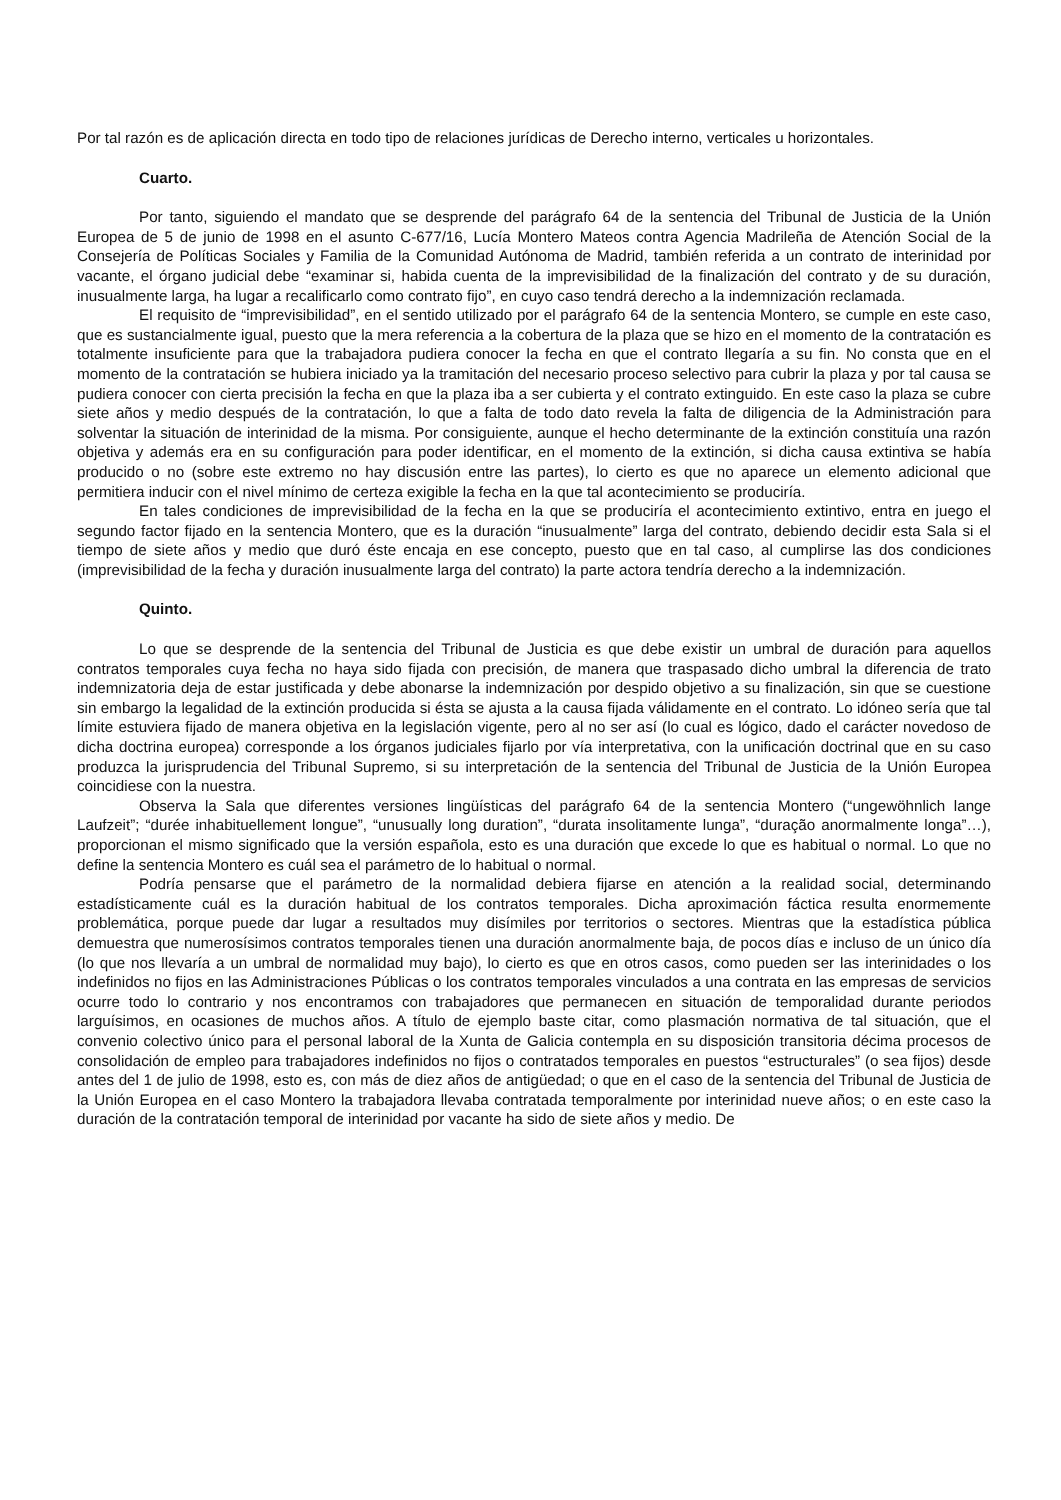Por tal razón es de aplicación directa en todo tipo de relaciones jurídicas de Derecho interno, verticales u horizontales.
Cuarto.
Por tanto, siguiendo el mandato que se desprende del parágrafo 64 de la sentencia del Tribunal de Justicia de la Unión Europea de 5 de junio de 1998 en el asunto C-677/16, Lucía Montero Mateos contra Agencia Madrileña de Atención Social de la Consejería de Políticas Sociales y Familia de la Comunidad Autónoma de Madrid, también referida a un contrato de interinidad por vacante, el órgano judicial debe “examinar si, habida cuenta de la imprevisibilidad de la finalización del contrato y de su duración, inusualmente larga, ha lugar a recalificarlo como contrato fijo”, en cuyo caso tendrá derecho a la indemnización reclamada.
El requisito de “imprevisibilidad”, en el sentido utilizado por el parágrafo 64 de la sentencia Montero, se cumple en este caso, que es sustancialmente igual, puesto que la mera referencia a la cobertura de la plaza que se hizo en el momento de la contratación es totalmente insuficiente para que la trabajadora pudiera conocer la fecha en que el contrato llegaría a su fin. No consta que en el momento de la contratación se hubiera iniciado ya la tramitación del necesario proceso selectivo para cubrir la plaza y por tal causa se pudiera conocer con cierta precisión la fecha en que la plaza iba a ser cubierta y el contrato extinguido. En este caso la plaza se cubre siete años y medio después de la contratación, lo que a falta de todo dato revela la falta de diligencia de la Administración para solventar la situación de interinidad de la misma. Por consiguiente, aunque el hecho determinante de la extinción constituía una razón objetiva y además era en su configuración para poder identificar, en el momento de la extinción, si dicha causa extintiva se había producido o no (sobre este extremo no hay discusión entre las partes), lo cierto es que no aparece un elemento adicional que permitiera inducir con el nivel mínimo de certeza exigible la fecha en la que tal acontecimiento se produciría.
En tales condiciones de imprevisibilidad de la fecha en la que se produciría el acontecimiento extintivo, entra en juego el segundo factor fijado en la sentencia Montero, que es la duración “inusualmente” larga del contrato, debiendo decidir esta Sala si el tiempo de siete años y medio que duró éste encaja en ese concepto, puesto que en tal caso, al cumplirse las dos condiciones (imprevisibilidad de la fecha y duración inusualmente larga del contrato) la parte actora tendría derecho a la indemnización.
Quinto.
Lo que se desprende de la sentencia del Tribunal de Justicia es que debe existir un umbral de duración para aquellos contratos temporales cuya fecha no haya sido fijada con precisión, de manera que traspasado dicho umbral la diferencia de trato indemnizatoria deja de estar justificada y debe abonarse la indemnización por despido objetivo a su finalización, sin que se cuestione sin embargo la legalidad de la extinción producida si ésta se ajusta a la causa fijada válidamente en el contrato. Lo idóneo sería que tal límite estuviera fijado de manera objetiva en la legislación vigente, pero al no ser así (lo cual es lógico, dado el carácter novedoso de dicha doctrina europea) corresponde a los órganos judiciales fijarlo por vía interpretativa, con la unificación doctrinal que en su caso produzca la jurisprudencia del Tribunal Supremo, si su interpretación de la sentencia del Tribunal de Justicia de la Unión Europea coincidiese con la nuestra.
Observa la Sala que diferentes versiones lingüísticas del parágrafo 64 de la sentencia Montero (“ungewöhnlich lange Laufzeit”; “durée inhabituellement longue”, “unusually long duration”, “durata insolitamente lunga”, “duração anormalmente longa”…), proporcionan el mismo significado que la versión española, esto es una duración que excede lo que es habitual o normal. Lo que no define la sentencia Montero es cuál sea el parámetro de lo habitual o normal.
Podría pensarse que el parámetro de la normalidad debiera fijarse en atención a la realidad social, determinando estadísticamente cuál es la duración habitual de los contratos temporales. Dicha aproximación fáctica resulta enormemente problemática, porque puede dar lugar a resultados muy disímiles por territorios o sectores. Mientras que la estadística pública demuestra que numerosísimos contratos temporales tienen una duración anormalmente baja, de pocos días e incluso de un único día (lo que nos llevaría a un umbral de normalidad muy bajo), lo cierto es que en otros casos, como pueden ser las interinidades o los indefinidos no fijos en las Administraciones Públicas o los contratos temporales vinculados a una contrata en las empresas de servicios ocurre todo lo contrario y nos encontramos con trabajadores que permanecen en situación de temporalidad durante periodos larguísimos, en ocasiones de muchos años. A título de ejemplo baste citar, como plasmación normativa de tal situación, que el convenio colectivo único para el personal laboral de la Xunta de Galicia contempla en su disposición transitoria décima procesos de consolidación de empleo para trabajadores indefinidos no fijos o contratados temporales en puestos “estructurales” (o sea fijos) desde antes del 1 de julio de 1998, esto es, con más de diez años de antigüedad; o que en el caso de la sentencia del Tribunal de Justicia de la Unión Europea en el caso Montero la trabajadora llevaba contratada temporalmente por interinidad nueve años; o en este caso la duración de la contratación temporal de interinidad por vacante ha sido de siete años y medio. De